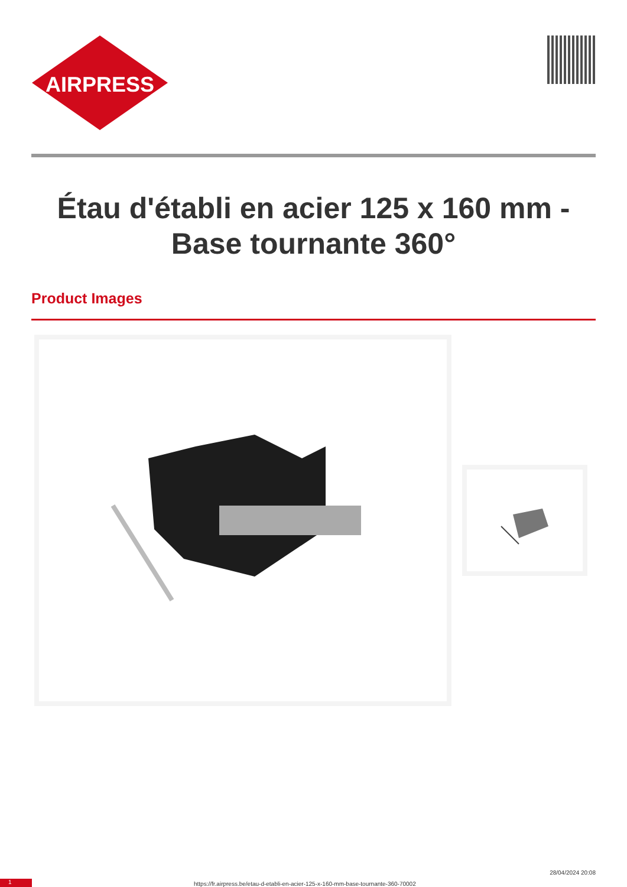AIRPRESS
Étau d'établi en acier 125 x 160 mm - Base tournante 360°
Product Images
1
https://fr.airpress.be/etau-d-etabli-en-acier-125-x-160-mm-base-tournante-360-70002
28/04/2024 20:08